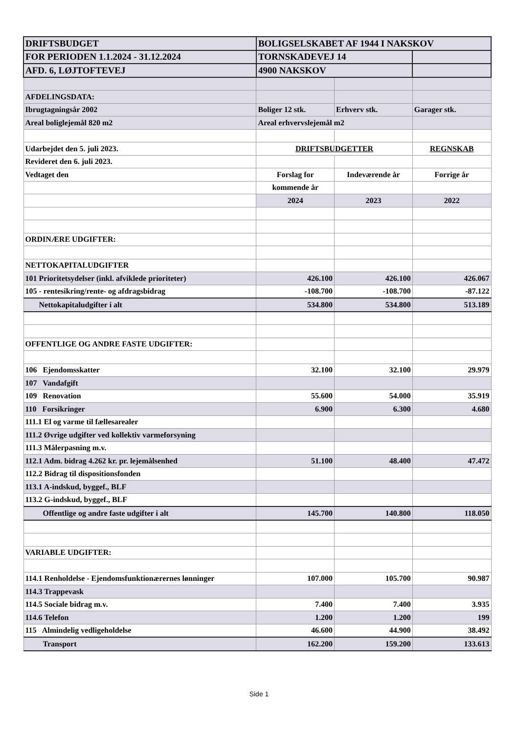| DRIFTSBUDGET | BOLIGSELSKABET AF 1944 I NAKSKOV | | |
| FOR PERIODEN 1.1.2024 - 31.12.2024 | TORNSKADEVEJ 14 | | |
| AFD. 6, LØJTOFTEVEJ | 4900 NAKSKOV | | |
| AFDELINGSDATA: | | | |
| Ibrugtagningsår 2002 | Boliger 12 stk. | Erhverv stk. | Garager stk. |
| Areal boliglejemål 820 m2 | Areal erhvervslejemål m2 | | |
| Udarbejdet den 5. juli 2023. | DRIFTSBUDGETTER | | REGNSKAB |
| Revideret den 6. juli 2023. | | | |
| Vedtaget den | Forslag for | Indeværende år | Forrige år |
| | kommende år | | |
| | 2024 | 2023 | 2022 |
| ORDINÆRE UDGIFTER: | | | |
| NETTOKAPITALUDGIFTER | | | |
| 101 Prioritetsydelser (inkl. afviklede prioriteter) | 426.100 | 426.100 | 426.067 |
| 105 - rentesikring/rente- og afdragsbidrag | -108.700 | -108.700 | -87.122 |
| Nettokapitaludgifter i alt | 534.800 | 534.800 | 513.189 |
| OFFENTLIGE OG ANDRE FASTE UDGIFTER: | | | |
| 106 Ejendomsskatter | 32.100 | 32.100 | 29.979 |
| 107 Vandafgift | | | |
| 109 Renovation | 55.600 | 54.000 | 35.919 |
| 110 Forsikringer | 6.900 | 6.300 | 4.680 |
| 111.1 El og varme til fællesarealer | | | |
| 111.2 Øvrige udgifter ved kollektiv varmeforsyning | | | |
| 111.3 Målerpasning m.v. | | | |
| 112.1 Adm. bidrag 4.262 kr. pr. lejemålsenhed | 51.100 | 48.400 | 47.472 |
| 112.2 Bidrag til dispositionsfonden | | | |
| 113.1 A-indskud, byggef., BLF | | | |
| 113.2 G-indskud, byggef., BLF | | | |
| Offentlige og andre faste udgifter i alt | 145.700 | 140.800 | 118.050 |
| VARIABLE UDGIFTER: | | | |
| 114.1 Renholdelse - Ejendomsfunktionærernes lønninger | 107.000 | 105.700 | 90.987 |
| 114.3 Trappevask | | | |
| 114.5 Sociale bidrag m.v. | 7.400 | 7.400 | 3.935 |
| 114.6 Telefon | 1.200 | 1.200 | 199 |
| 115 Almindelig vedligeholdelse | 46.600 | 44.900 | 38.492 |
| Transport | 162.200 | 159.200 | 133.613 |
Side 1